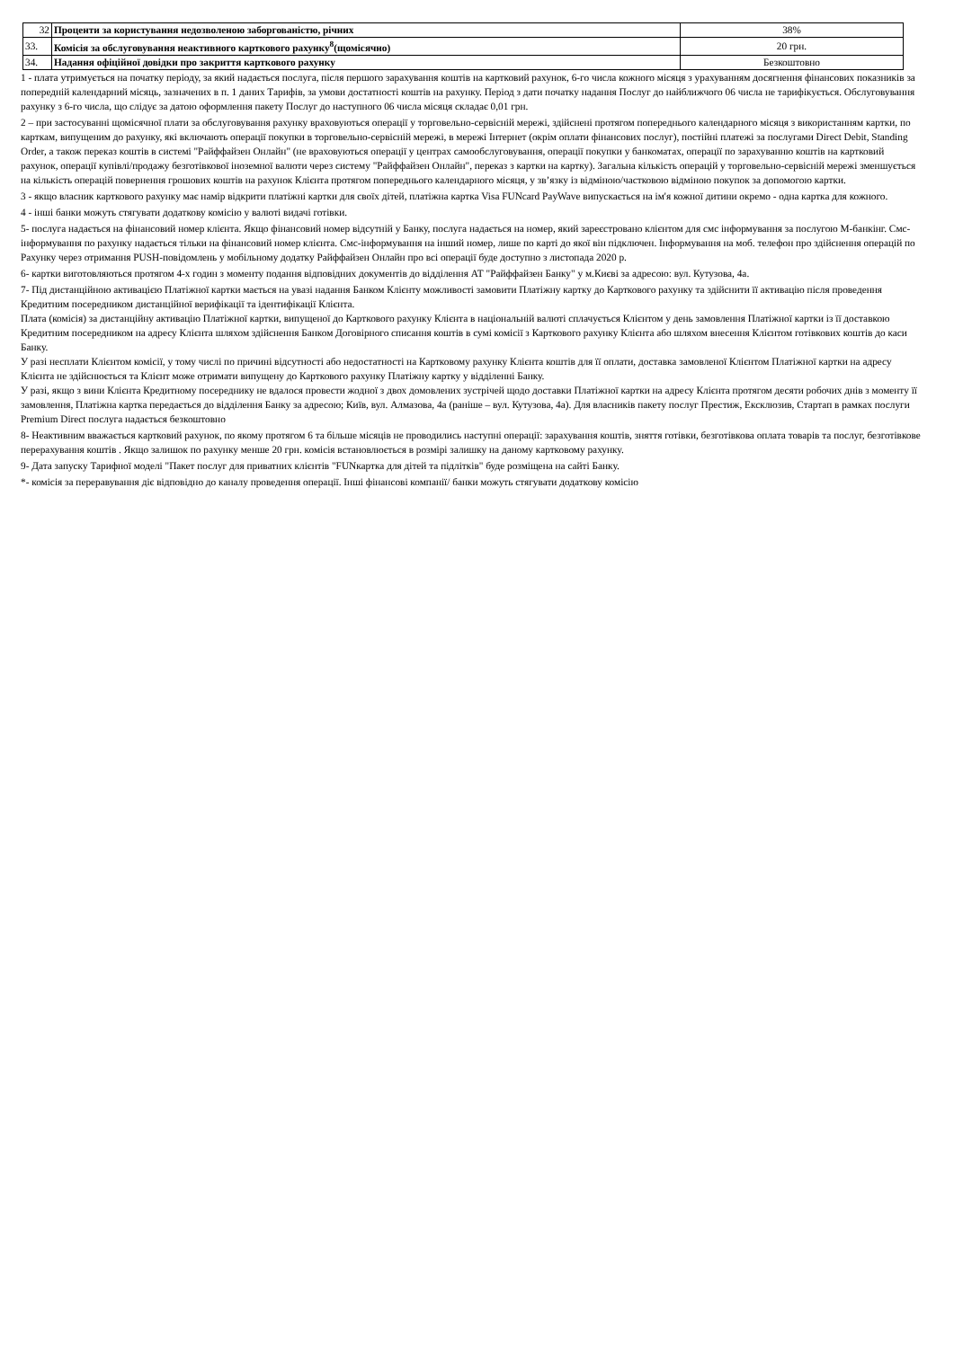| 32 | Проценти за користування недозволеною заборгованістю, річних | 38% |
| 33. | Комісія за обслуговування неактивного карткового рахунку<sup>8</sup>(щомісячно) | 20 грн. |
| 34. | Надання офіційної довідки про закриття карткового рахунку | Безкоштовно |
1 - плата утримується на початку періоду, за який надається послуга, після першого зарахування коштів на картковий рахунок, 6-го числа кожного місяця з урахуванням досягнення фінансових показників за попередній календарний місяць, зазначених в п. 1 даних Тарифів, за умови достатності коштів на рахунку. Період з дати початку надання Послуг до найближчого 06 числа не тарифікується. Обслуговування рахунку з 6-го числа, що слідує за датою оформлення пакету Послуг до наступного 06 числа місяця складає 0,01 грн.
2 – при застосуванні щомісячної плати за обслуговування рахунку враховуються операції у торговельно-сервісній мережі, здійснені протягом попереднього календарного місяця з використанням картки, по карткам, випущеним до рахунку, які включають операції покупки в торговельно-сервісній мережі, в мережі Інтернет (окрім оплати фінансових послуг), постійні платежі за послугами Direct Debit, Standing Order, а також переказ коштів в системі "Райффайзен Онлайн" (не враховуються операції у центрах самообслуговування, операції покупки у банкоматах, операції по зарахуванню коштів на картковий рахунок, операції купівлі/продажу безготівкової іноземної валюти через систему "Райффайзен Онлайн", переказ з картки на картку). Загальна кількість операцій у торговельно-сервісній мережі зменшується на кількість операцій повернення грошових коштів на рахунок Клієнта протягом попереднього календарного місяця, у зв’язку із відміною/частковою відміною покупок за допомогою картки.
3 - якщо власник карткового рахунку має намір відкрити платіжні картки для своїх дітей, платіжна картка Visa FUNcard PayWave випускається на ім'я кожної дитини окремо - одна картка для кожного.
4 - інші банки можуть стягувати додаткову комісію у валюті видачі готівки.
5- послуга надається на фінансовий номер клієнта. Якщо фінансовий номер відсутній у Банку, послуга надається на номер, який зареєстровано клієнтом для смс інформування за послугою М-банкінг. Смс-інформування по рахунку надається тільки на фінансовий номер клієнта. Смс-інформування на інший номер, лише по карті до якої він підключен. Інформування на моб. телефон про здійснення операцій по Рахунку через отримання PUSH-повідомлень у мобільному додатку Райффайзен Онлайн про всі операції буде доступно з листопада 2020 р.
6- картки виготовляються протягом 4-х годин з моменту подання відповідних документів до відділення АТ "Райффайзен Банку" у м.Києві за адресою: вул. Кутузова, 4а.
7- Під дистанційною активацією Платіжної картки мається на увазі надання Банком Клієнту можливості замовити Платіжну картку до Карткового рахунку та здійснити її активацію після проведення Кредитним посередником дистанційної верифікації та ідентифікації Клієнта.
Плата (комісія) за дистанційну активацію Платіжної картки, випущеної до Карткового рахунку Клієнта в національній валюті сплачується Клієнтом у день замовлення Платіжної картки із її доставкою Кредитним посередником на адресу Клієнта шляхом здійснення Банком Договірного списання коштів в сумі комісії з Карткового рахунку Клієнта або шляхом внесення Клієнтом готівкових коштів до каси Банку.
У разі несплати Клієнтом комісії, у тому числі по причині відсутності або недостатності на Картковому рахунку Клієнта коштів для її оплати, доставка замовленої Клієнтом Платіжної картки на адресу Клієнта не здійснюється та Клієнт може отримати випущену до Карткового рахунку Платіжну картку у відділенні Банку.
У разі, якщо з вини Клієнта Кредитному посереднику не вдалося провести жодної з двох домовлених зустрічей щодо доставки Платіжної картки на адресу Клієнта протягом десяти робочих днів з моменту її замовлення, Платіжна картка передається до відділення Банку за адресою; Київ, вул. Алмазова, 4а (раніше – вул. Кутузова, 4а). Для власників пакету послуг Престиж, Ексклюзив, Стартап в рамках послуги Premium Direct послуга надається безкоштовно
8- Неактивним вважається картковий рахунок, по якому протягом 6 та більше місяців не проводились наступні операції: зарахування коштів, зняття готівки, безготівкова оплата товарів та послуг, безготівкове перерахування коштів . Якщо залишок по рахунку менше 20 грн. комісія встановлюється в розмірі залишку на даному картковому рахунку.
9- Дата запуску Тарифної моделі "Пакет послуг для приватних клієнтів "FUNкартка для дітей та підлітків" буде розміщена на сайті Банку.
*- комісія за переравування діє відповідно до каналу проведення операції. Інші фінансові компанії/ банки можуть стягувати додаткову комісію